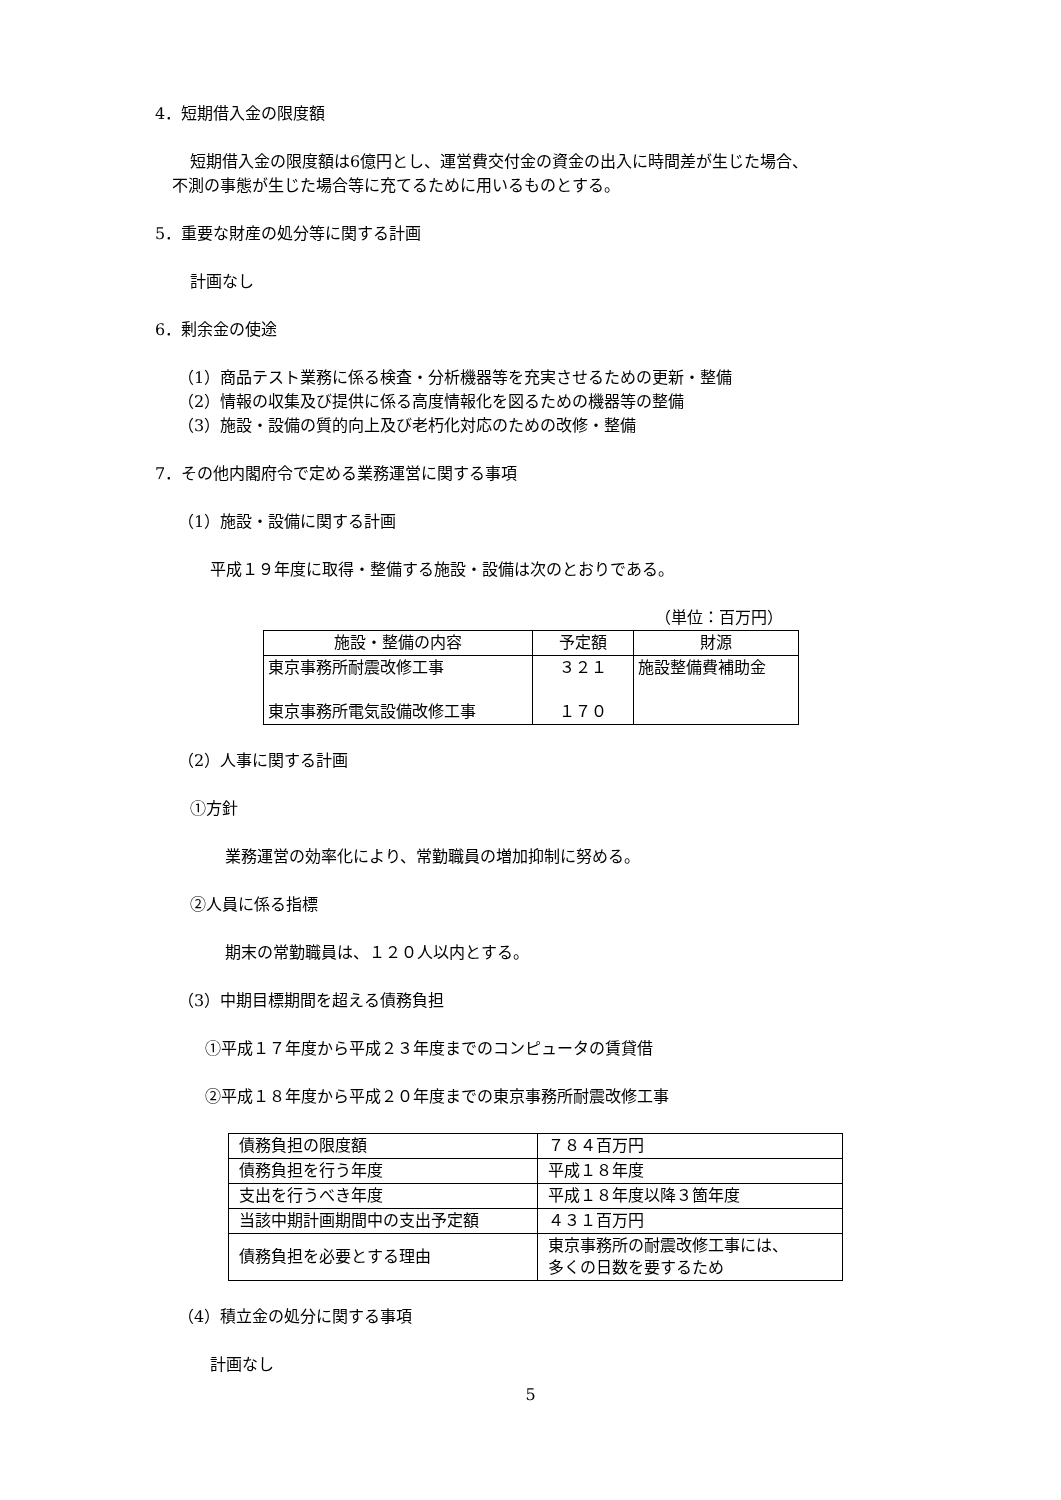4．短期借入金の限度額
短期借入金の限度額は6億円とし、運営費交付金の資金の出入に時間差が生じた場合、
不測の事態が生じた場合等に充てるために用いるものとする。
5．重要な財産の処分等に関する計画
計画なし
6．剰余金の使途
（1）商品テスト業務に係る検査・分析機器等を充実させるための更新・整備
（2）情報の収集及び提供に係る高度情報化を図るための機器等の整備
（3）施設・設備の質的向上及び老朽化対応のための改修・整備
7．その他内閣府令で定める業務運営に関する事項
（1）施設・設備に関する計画
平成１９年度に取得・整備する施設・設備は次のとおりである。
（単位：百万円）
| 施設・整備の内容 | 予定額 | 財源 |
| --- | --- | --- |
| 東京事務所耐震改修工事 東京事務所電気設備改修工事 | ３２１ １７０ | 施設整備費補助金 |
（2）人事に関する計画
①方針
業務運営の効率化により、常勤職員の増加抑制に努める。
②人員に係る指標
期末の常勤職員は、１２０人以内とする。
（3）中期目標期間を超える債務負担
①平成１７年度から平成２３年度までのコンピュータの賃貸借
②平成１８年度から平成２０年度までの東京事務所耐震改修工事
| 債務負担の限度額 | ７８４百万円 |
| 債務負担を行う年度 | 平成１８年度 |
| 支出を行うべき年度 | 平成１８年度以降３箇年度 |
| 当該中期計画期間中の支出予定額 | ４３１百万円 |
| 債務負担を必要とする理由 | 東京事務所の耐震改修工事には、 多くの日数を要するため |
（4）積立金の処分に関する事項
計画なし
5